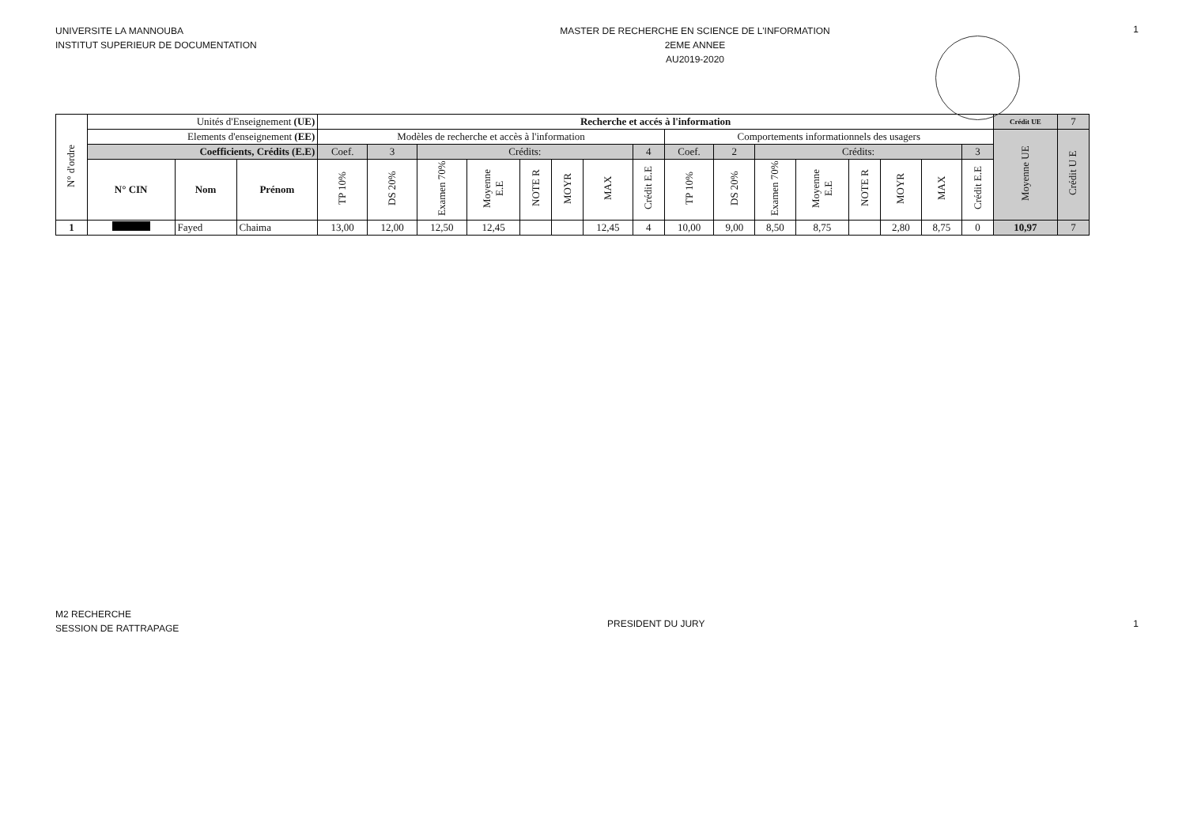UNIVERSITE LA MANNOUBA
INSTITUT SUPERIEUR DE DOCUMENTATION
MASTER DE RECHERCHE EN SCIENCE DE L'INFORMATION
2EME ANNEE
AU2019-2020
1
| N° d'ordre | Unités d'Enseignement (UE) | | | Recherche et accés à l'information | | | | | | | | | | | | | | | | Crédit UE | 7 |
| | Elements d'enseignement (EE) | | | Modèles de recherche et accès à l'information | | | | | | | | Comportements informationnels des usagers | | | | | | | | Moyenne UE | Crédit U E |
| | Coefficients, Crédits (E.E) | | | Coef. | 3 | Crédits: | | | | | 4 | Coef. | 2 | Crédits: | | | | | 3 | | |
| | N° CIN | Nom | Prénom | TP 10% | DS 20% | Examen 70% | Moyenne E.E | NOTE R | MOYR | MAX | Crédit E.E | TP 10% | DS 20% | Examen 70% | Moyenne E.E | NOTE R | MOYR | MAX | Crédit E.E | | |
| 1 | | Fayed | Chaima | 13,00 | 12,00 | 12,50 | 12,45 | | | 12,45 | 4 | 10,00 | 9,00 | 8,50 | 8,75 | | 2,80 | 8,75 | 0 | 10,97 | 7 |
M2 RECHERCHE
SESSION DE RATTRAPAGE
PRESIDENT DU JURY 1